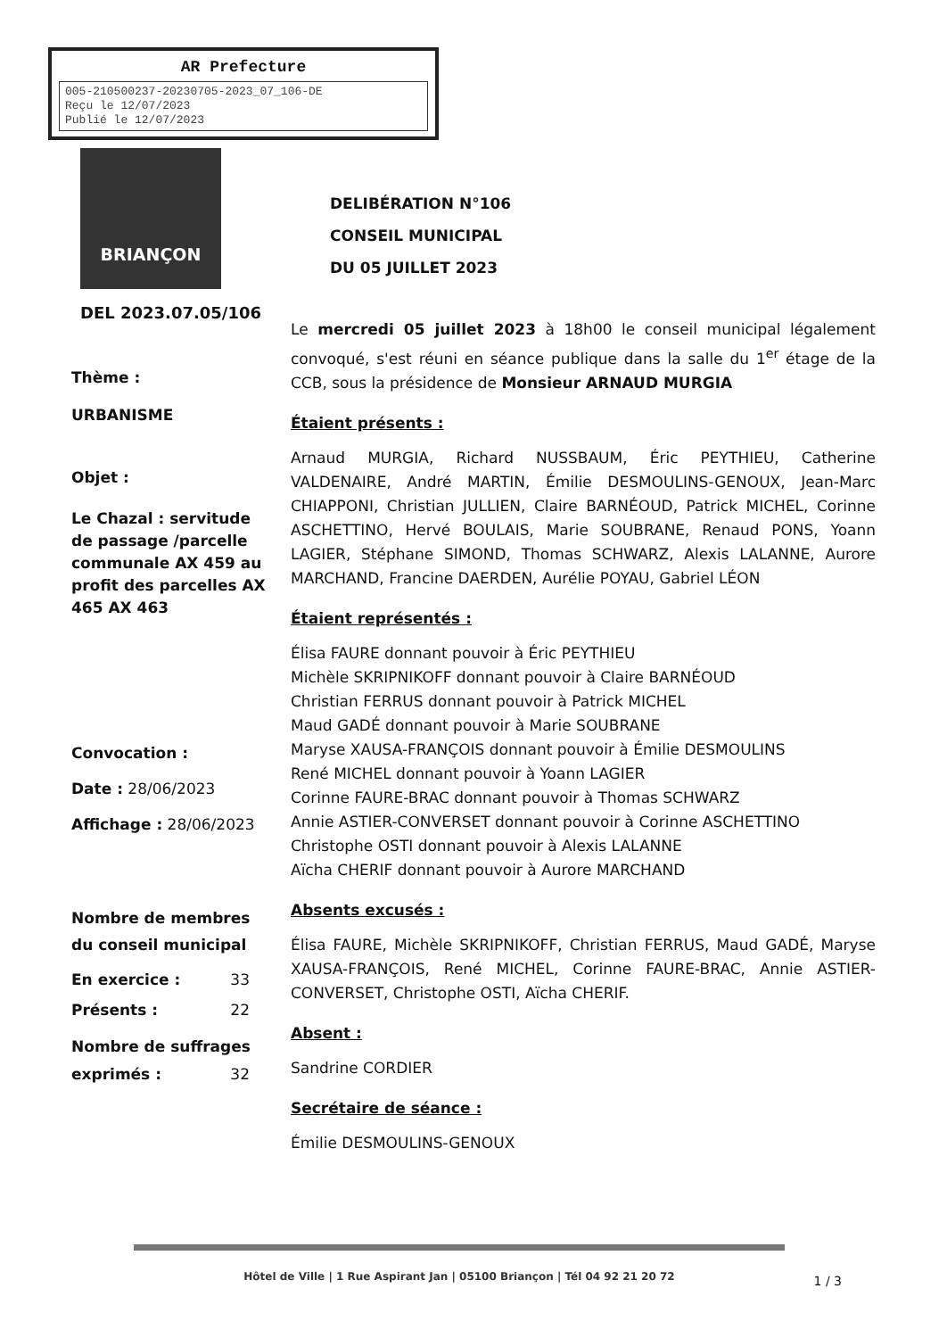AR Prefecture
005-210500237-20230705-2023_07_106-DE
Reçu le 12/07/2023
Publié le 12/07/2023
BRIANÇON
DELIBÉRATION N°106
CONSEIL MUNICIPAL
DU 05 JUILLET 2023
DEL 2023.07.05/106
Thème :
URBANISME
Objet :
Le Chazal : servitude de passage /parcelle communale AX 459 au profit des parcelles AX 465 AX 463
Convocation :
Date : 28/06/2023
Affichage : 28/06/2023
Nombre de membres du conseil municipal
En exercice : 33
Présents : 22
Nombre de suffrages
exprimés : 32
Le mercredi 05 juillet 2023 à 18h00 le conseil municipal légalement convoqué, s'est réuni en séance publique dans la salle du 1<sup>er</sup> étage de la CCB, sous la présidence de Monsieur ARNAUD MURGIA
Étaient présents :
Arnaud MURGIA, Richard NUSSBAUM, Éric PEYTHIEU, Catherine VALDENAIRE, André MARTIN, Émilie DESMOULINS-GENOUX, Jean-Marc CHIAPPONI, Christian JULLIEN, Claire BARNÉOUD, Patrick MICHEL, Corinne ASCHETTINO, Hervé BOULAIS, Marie SOUBRANE, Renaud PONS, Yoann LAGIER, Stéphane SIMOND, Thomas SCHWARZ, Alexis LALANNE, Aurore MARCHAND, Francine DAERDEN, Aurélie POYAU, Gabriel LÉON
Étaient représentés :
Élisa FAURE donnant pouvoir à Éric PEYTHIEU
Michèle SKRIPNIKOFF donnant pouvoir à Claire BARNÉOUD
Christian FERRUS donnant pouvoir à Patrick MICHEL
Maud GADÉ donnant pouvoir à Marie SOUBRANE
Maryse XAUSA-FRANÇOIS donnant pouvoir à Émilie DESMOULINS
René MICHEL donnant pouvoir à Yoann LAGIER
Corinne FAURE-BRAC donnant pouvoir à Thomas SCHWARZ
Annie ASTIER-CONVERSET donnant pouvoir à Corinne ASCHETTINO
Christophe OSTI donnant pouvoir à Alexis LALANNE
Aïcha CHERIF donnant pouvoir à Aurore MARCHAND
Absents excusés :
Élisa FAURE, Michèle SKRIPNIKOFF, Christian FERRUS, Maud GADÉ, Maryse XAUSA-FRANÇOIS, René MICHEL, Corinne FAURE-BRAC, Annie ASTIER-CONVERSET, Christophe OSTI, Aïcha CHERIF.
Absent :
Sandrine CORDIER
Secrétaire de séance :
Émilie DESMOULINS-GENOUX
Hôtel de Ville | 1 Rue Aspirant Jan | 05100 Briançon | Tél 04 92 21 20 72
1 / 3